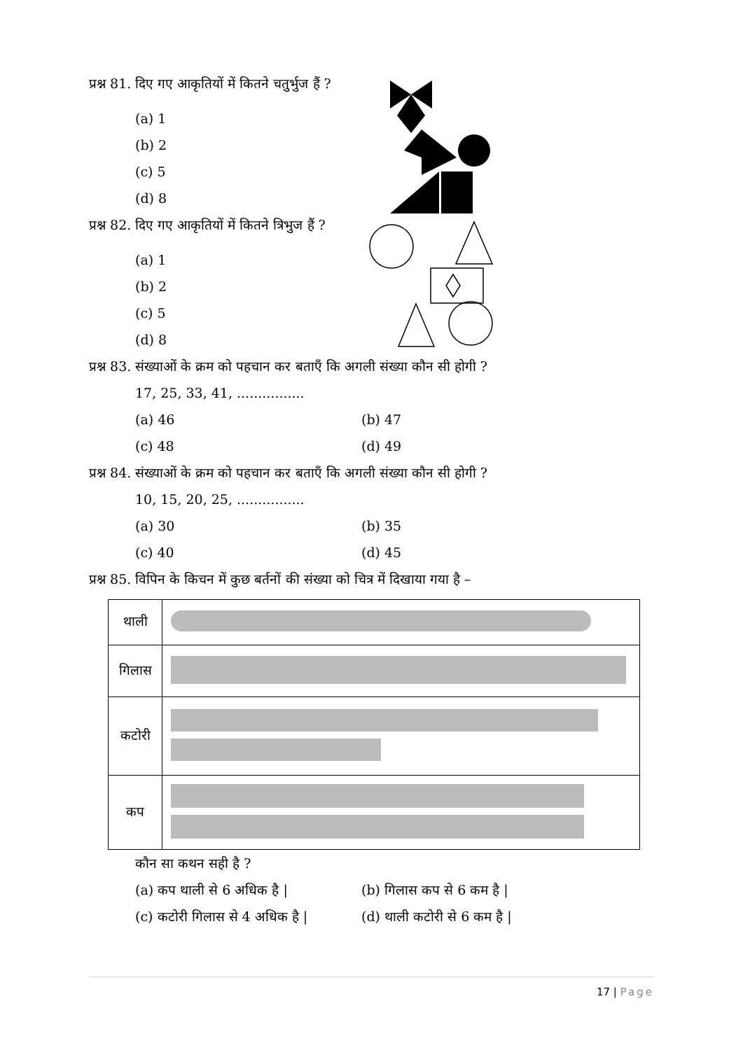प्रश्न 81. दिए गए आकृतियों में कितने चतुर्भुज हैं ?
(a) 1
(b) 2
(c) 5
(d) 8
प्रश्न 82. दिए गए आकृतियों में कितने त्रिभुज हैं ?
(a) 1
(b) 2
(c) 5
(d) 8
प्रश्न 83. संख्याओं के क्रम को पहचान कर बताएँ कि अगली संख्या कौन सी होगी ?
17, 25, 33, 41, ................
(a) 46 (b) 47
(c) 48 (d) 49
प्रश्न 84. संख्याओं के क्रम को पहचान कर बताएँ कि अगली संख्या कौन सी होगी ?
10, 15, 20, 25, ................
(a) 30 (b) 35
(c) 40 (d) 45
प्रश्न 85. विपिन के किचन में कुछ बर्तनों की संख्या को चित्र में दिखाया गया है –
| थाली | |
| गिलास | |
| कटोरी | |
| कप | |
कौन सा कथन सही है ?
(a) कप थाली से 6 अधिक है | (b) गिलास कप से 6 कम है |
(c) कटोरी गिलास से 4 अधिक है |
(d) थाली कटोरी से 6 कम है |
17 | Page